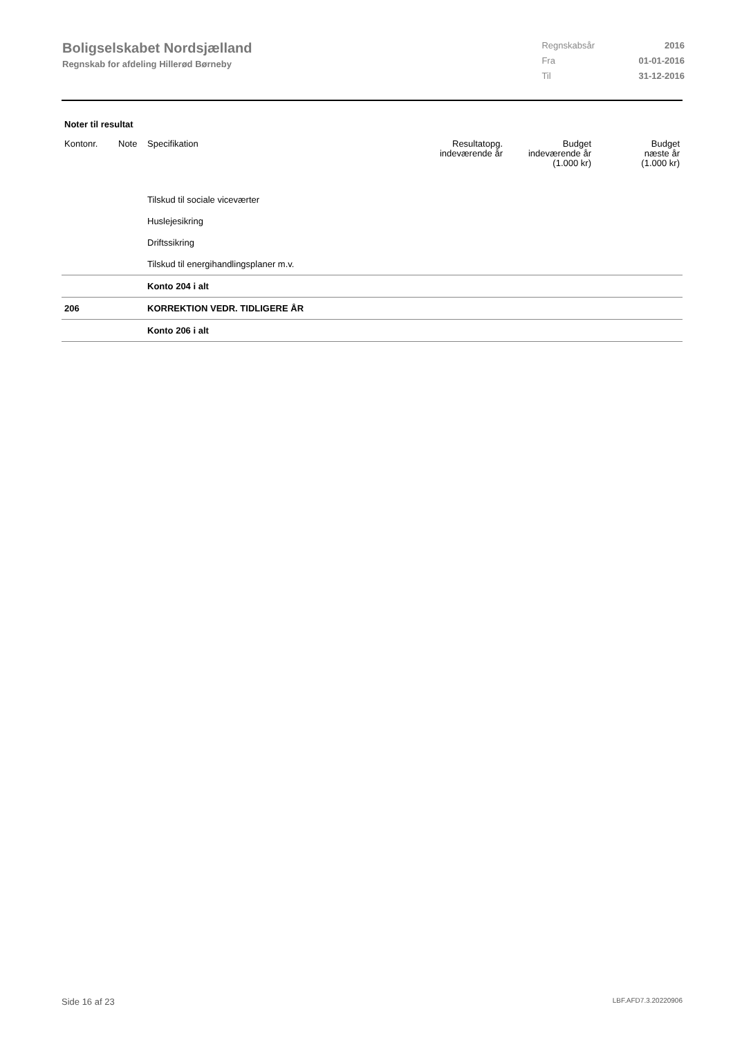Boligselskabet Nordsjælland
Regnskab for afdeling Hillerød Børneby
| Regnskabsår | 2016 |
| Fra | 01-01-2016 |
| Til | 31-12-2016 |
Noter til resultat
| Kontonr. | Note | Specifikation | Resultatopg. indeværende år | Budget indeværende år (1.000 kr) | Budget næste år (1.000 kr) |
| --- | --- | --- | --- | --- | --- |
| | | Tilskud til sociale viceværter | | | |
| | | Huslejesikring | | | |
| | | Driftssikring | | | |
| | | Tilskud til energihandlingsplaner m.v. | | | |
| | | Konto 204 i alt | | | |
| 206 | | KORREKTION VEDR. TIDLIGERE ÅR | | | |
| | | Konto 206 i alt | | | |
Side 16 af 23 LBF.AFD7.3.20220906